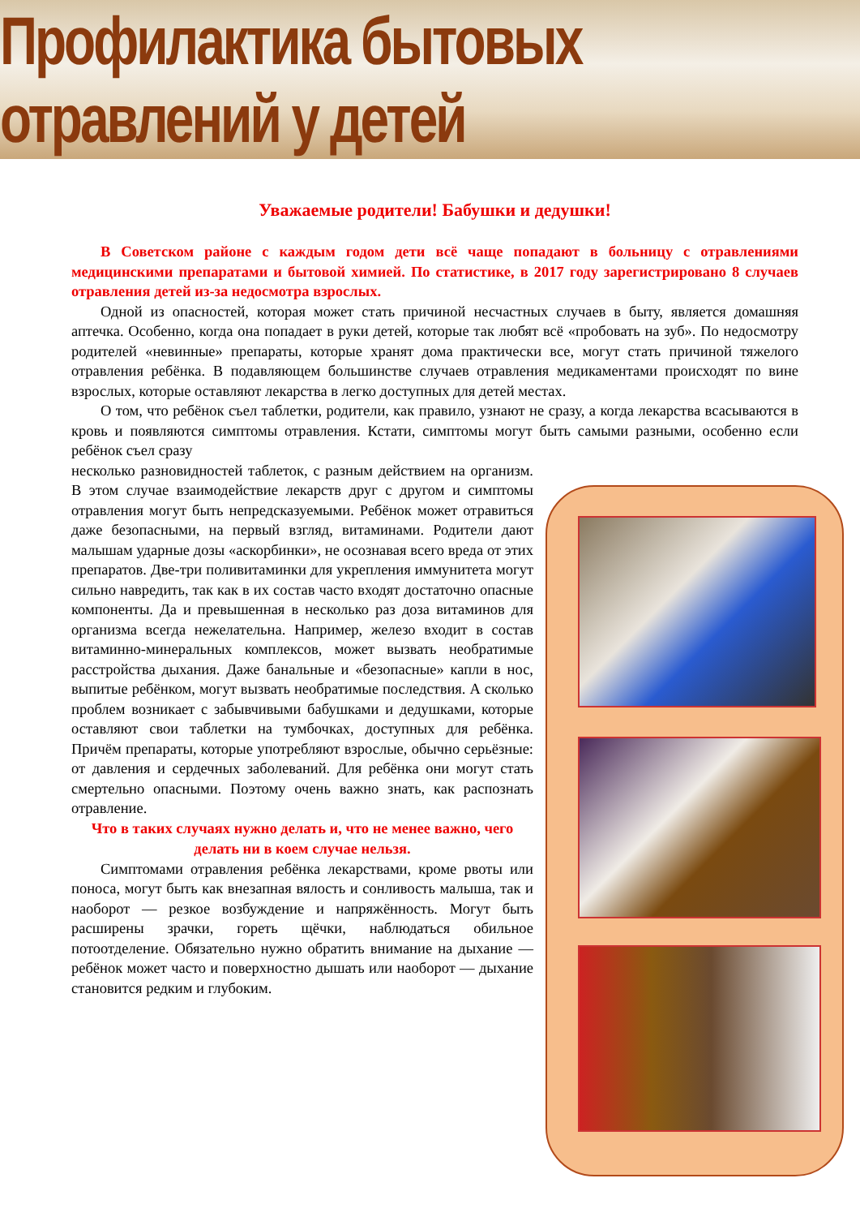Профилактика бытовых отравлений у детей
Уважаемые родители! Бабушки и дедушки!
В Советском районе с каждым годом дети всё чаще попадают в больницу с отравлениями медицинскими препаратами и бытовой химией. По статистике, в 2017 году зарегистрировано 8 случаев отравления детей из-за недосмотра взрослых.
Одной из опасностей, которая может стать причиной несчастных случаев в быту, является домашняя аптечка. Особенно, когда она попадает в руки детей, которые так любят всё «пробовать на зуб». По недосмотру родителей «невинные» препараты, которые хранят дома практически все, могут стать причиной тяжелого отравления ребёнка. В подавляющем большинстве случаев отравления медикаментами происходят по вине взрослых, которые оставляют лекарства в легко доступных для детей местах.
О том, что ребёнок съел таблетки, родители, как правило, узнают не сразу, а когда лекарства всасываются в кровь и появляются симптомы отравления. Кстати, симптомы могут быть самыми разными, особенно если ребёнок съел сразу
несколько разновидностей таблеток, с разным действием на организм. В этом случае взаимодействие лекарств друг с другом и симптомы отравления могут быть непредсказуемыми. Ребёнок может отравиться даже безопасными, на первый взгляд, витаминами. Родители дают малышам ударные дозы «аскорбинки», не осознавая всего вреда от этих препаратов. Две-три поливитаминки для укрепления иммунитета могут сильно навредить, так как в их состав часто входят достаточно опасные компоненты. Да и превышенная в несколько раз доза витаминов для организма всегда нежелательна. Например, железо входит в состав витаминно-минеральных комплексов, может вызвать необратимые расстройства дыхания. Даже банальные и «безопасные» капли в нос, выпитые ребёнком, могут вызвать необратимые последствия. А сколько проблем возникает с забывчивыми бабушками и дедушками, которые оставляют свои таблетки на тумбочках, доступных для ребёнка. Причём препараты, которые употребляют взрослые, обычно серьёзные: от давления и сердечных заболеваний. Для ребёнка они могут стать смертельно опасными. Поэтому очень важно знать, как распознать отравление.
Что в таких случаях нужно делать и, что не менее важно, чего делать ни в коем случае нельзя.
Симптомами отравления ребёнка лекарствами, кроме рвоты или поноса, могут быть как внезапная вялость и сонливость малыша, так и наоборот — резкое возбуждение и напряжённость. Могут быть расширены зрачки, гореть щёчки, наблюдаться обильное потоотделение. Обязательно нужно обратить внимание на дыхание — ребёнок может часто и поверхностно дышать или наоборот — дыхание становится редким и глубоким.